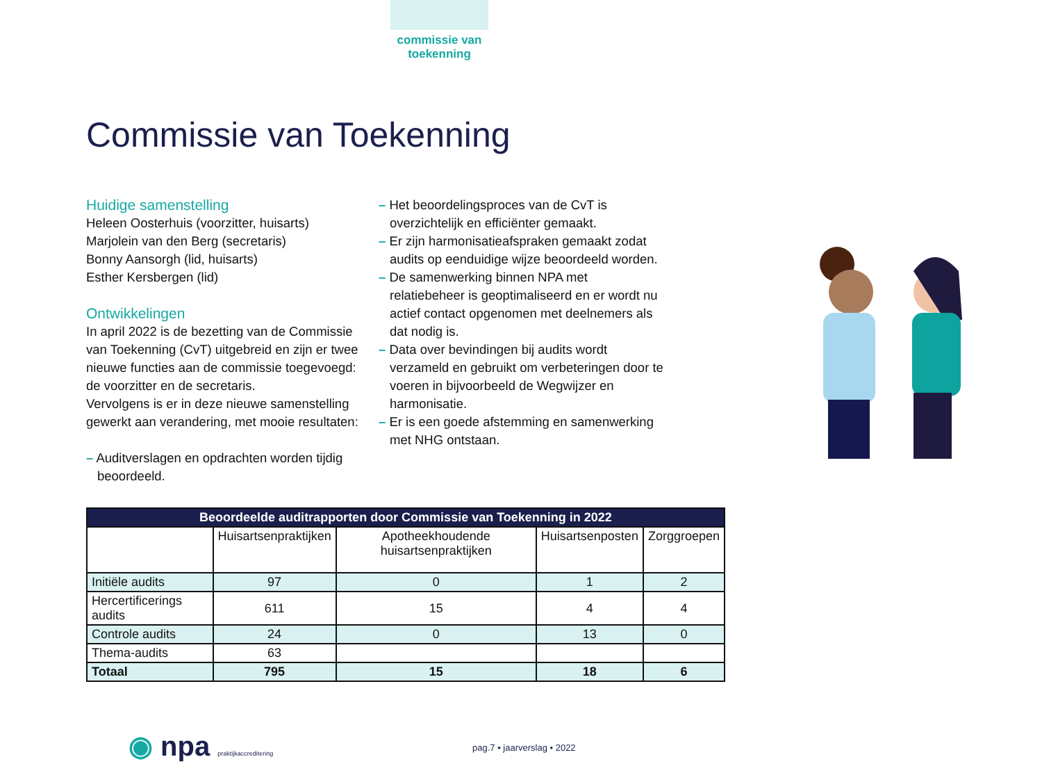commissie van toekenning
Commissie van Toekenning
Huidige samenstelling
Heleen Oosterhuis (voorzitter, huisarts)
Marjolein van den Berg (secretaris)
Bonny Aansorgh (lid, huisarts)
Esther Kersbergen (lid)
Ontwikkelingen
In april 2022 is de bezetting van de Commissie van Toekenning (CvT) uitgebreid en zijn er twee nieuwe functies aan de commissie toegevoegd: de voorzitter en de secretaris.
Vervolgens is er in deze nieuwe samenstelling gewerkt aan verandering, met mooie resultaten:
– Auditverslagen en opdrachten worden tijdig beoordeeld.
– Het beoordelingsproces van de CvT is overzichtelijk en efficiënter gemaakt.
– Er zijn harmonisatieafspraken gemaakt zodat audits op eenduidige wijze beoordeeld worden.
– De samenwerking binnen NPA met relatiebeheer is geoptimaliseerd en er wordt nu actief contact opgenomen met deelnemers als dat nodig is.
– Data over bevindingen bij audits wordt verzameld en gebruikt om verbeteringen door te voeren in bijvoorbeeld de Wegwijzer en harmonisatie.
– Er is een goede afstemming en samenwerking met NHG ontstaan.
| Beoordeelde auditrapporten door Commissie van Toekenning in 2022 | | | | |
| --- | --- | --- | --- | --- |
| | Huisartsenpraktijken | Apotheekhoudende huisartsenpraktijken | Huisartsenposten | Zorggroepen |
| Initiële audits | 97 | 0 | 1 | 2 |
| Hercertificerings audits | 611 | 15 | 4 | 4 |
| Controle audits | 24 | 0 | 13 | 0 |
| Thema-audits | 63 | | | |
| Totaal | 795 | 15 | 18 | 6 |
◉ npa praktijkaccreditering pag.7 • jaarverslag • 2022